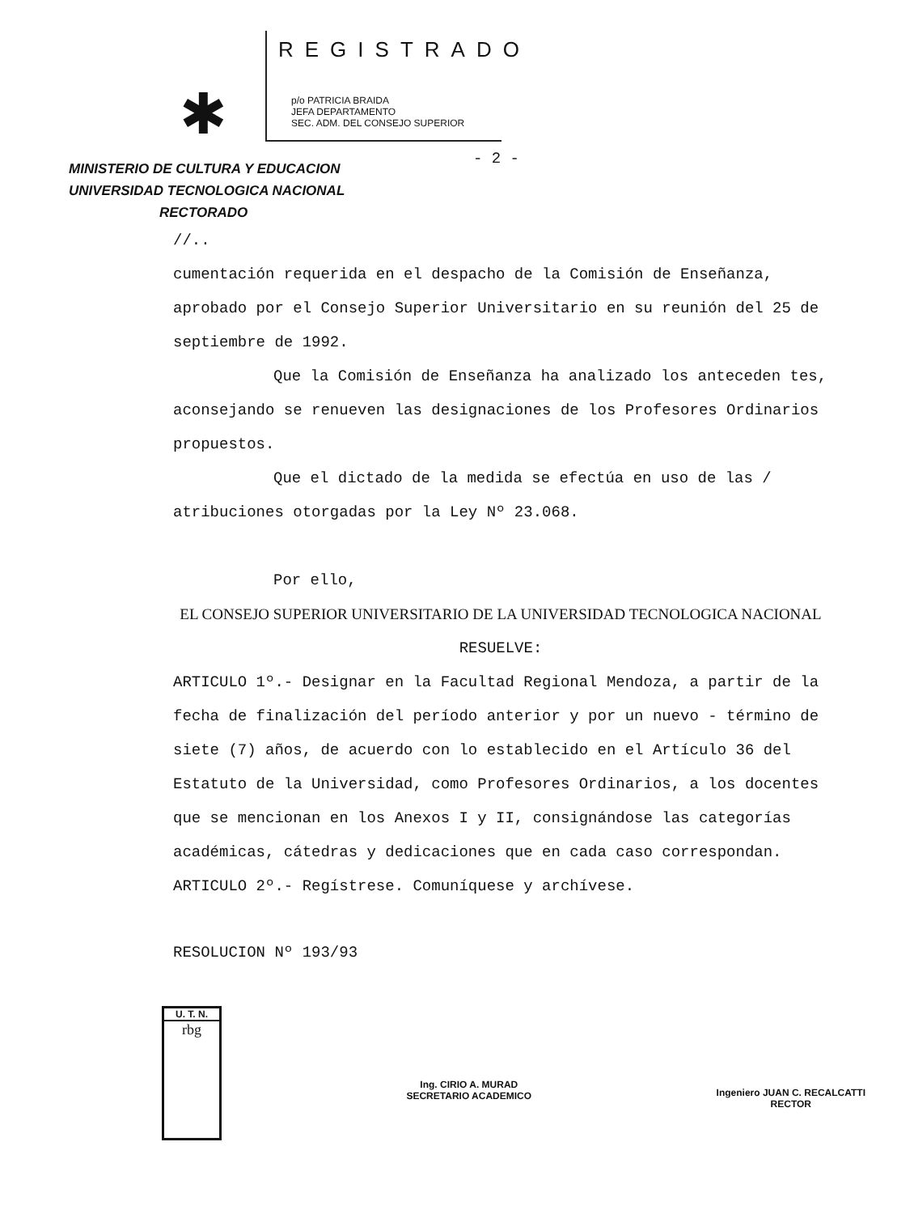✱
REGISTRADO
p/o PATRICIA BRAIDA
JEFA DEPARTAMENTO
SEC. ADM. DEL CONSEJO SUPERIOR
- 2 -
MINISTERIO DE CULTURA Y EDUCACION
UNIVERSIDAD TECNOLOGICA NACIONAL
RECTORADO
//..
cumentación requerida en el despacho de la Comisión de Enseñanza, aprobado por el Consejo Superior Universitario en su reunión del 25 de septiembre de 1992.
Que la Comisión de Enseñanza ha analizado los anteceden tes, aconsejando se renueven las designaciones de los Profesores Ordinarios propuestos.
Que el dictado de la medida se efectúa en uso de las / atribuciones otorgadas por la Ley Nº 23.068.
Por ello,
EL CONSEJO SUPERIOR UNIVERSITARIO DE LA UNIVERSIDAD TECNOLOGICA NACIONAL
RESUELVE:
ARTICULO 1º.- Designar en la Facultad Regional Mendoza, a partir de la fecha de finalización del período anterior y por un nuevo - término de siete (7) años, de acuerdo con lo establecido en el Artículo 36 del Estatuto de la Universidad, como Profesores Ordinarios, a los docentes que se mencionan en los Anexos I y II, consignándose las categorías académicas, cátedras y dedicaciones que en cada caso correspondan.
ARTICULO 2º.- Regístrese. Comuníquese y archívese.
RESOLUCION Nº 193/93
U. T. N.
rbg
Ing. CIRIO A. MURAD
SECRETARIO ACADEMICO
Ingeniero JUAN C. RECALCATTI
RECTOR